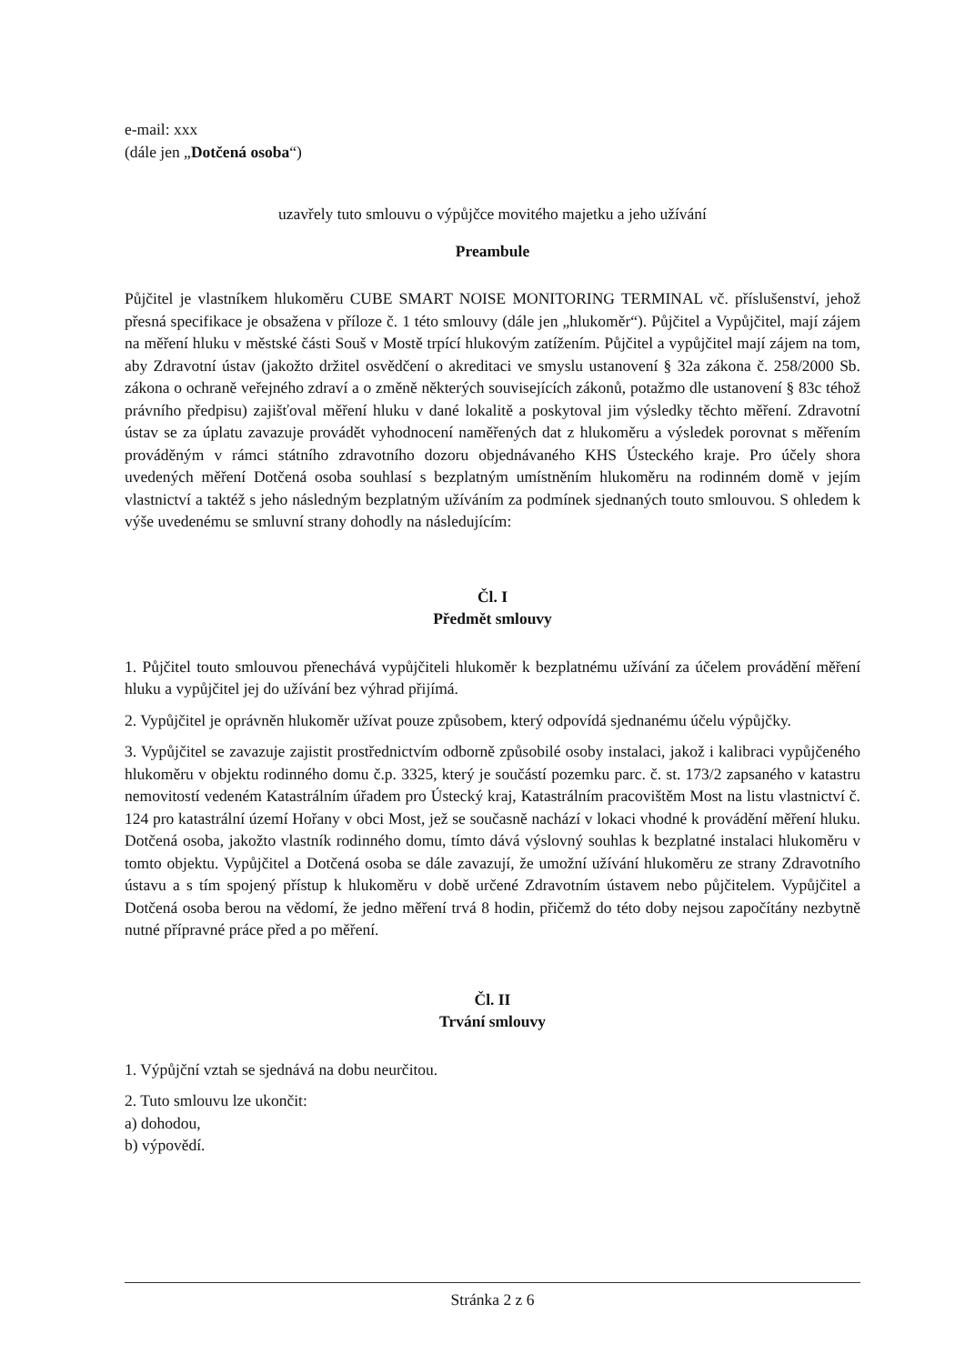e-mail: xxx
(dále jen „Dotčená osoba“)
uzavřely tuto smlouvu o výpůjčce movitého majetku a jeho užívání
Preambule
Půjčitel je vlastníkem hlukoměru CUBE SMART NOISE MONITORING TERMINAL vč. příslušenství, jehož přesná specifikace je obsažena v příloze č. 1 této smlouvy (dále jen „hlukoměr“). Půjčitel a Vypůjčitel, mají zájem na měření hluku v městské části Souš v Mostě trpící hlukovým zatížením. Půjčitel a vypůjčitel mají zájem na tom, aby Zdravotní ústav (jakožto držitel osvědčení o akreditaci ve smyslu ustanovení § 32a zákona č. 258/2000 Sb. zákona o ochraně veřejného zdraví a o změně některých souvisejících zákonů, potažmo dle ustanovení § 83c téhož právního předpisu) zajišťoval měření hluku v dané lokalitě a poskytoval jim výsledky těchto měření. Zdravotní ústav se za úplatu zavazuje provádět vyhodnocení naměřených dat z hlukoměru a výsledek porovnat s měřením prováděným v rámci státního zdravotního dozoru objednávaného KHS Ústeckého kraje. Pro účely shora uvedených měření Dotčená osoba souhlasí s bezplatným umístněním hlukoměru na rodinném domě v jejím vlastnictví a taktéž s jeho následným bezplatným užíváním za podmínek sjednaných touto smlouvou. S ohledem k výše uvedenému se smluvní strany dohodly na následujícím:
Čl. I
Předmět smlouvy
1. Půjčitel touto smlouvou přenechává vypůjčiteli hlukoměr k bezplatnému užívání za účelem provádění měření hluku a vypůjčitel jej do užívání bez výhrad přijímá.
2. Vypůjčitel je oprávněn hlukoměr užívat pouze způsobem, který odpovídá sjednanému účelu výpůjčky.
3. Vypůjčitel se zavazuje zajistit prostřednictvím odborně způsobilé osoby instalaci, jakož i kalibraci vypůjčeného hlukoměru v objektu rodinného domu č.p. 3325, který je součástí pozemku parc. č. st. 173/2 zapsaného v katastru nemovitostí vedeném Katastrálním úřadem pro Ústecký kraj, Katastrálním pracovištěm Most na listu vlastnictví č. 124 pro katastrální území Hořany v obci Most, jež se současně nachází v lokaci vhodné k provádění měření hluku. Dotčená osoba, jakožto vlastník rodinného domu, tímto dává výslovný souhlas k bezplatné instalaci hlukoměru v tomto objektu. Vypůjčitel a Dotčená osoba se dále zavazují, že umožní užívání hlukoměru ze strany Zdravotního ústavu a s tím spojený přístup k hlukoměru v době určené Zdravotním ústavem nebo půjčitelem. Vypůjčitel a Dotčená osoba berou na vědomí, že jedno měření trvá 8 hodin, přičemž do této doby nejsou započítány nezbytně nutné přípravné práce před a po měření.
Čl. II
Trvání smlouvy
1. Výpůjční vztah se sjednává na dobu neurčitou.
2. Tuto smlouvu lze ukončit:
a) dohodou,
b) výpovědí.
Stránka 2 z 6